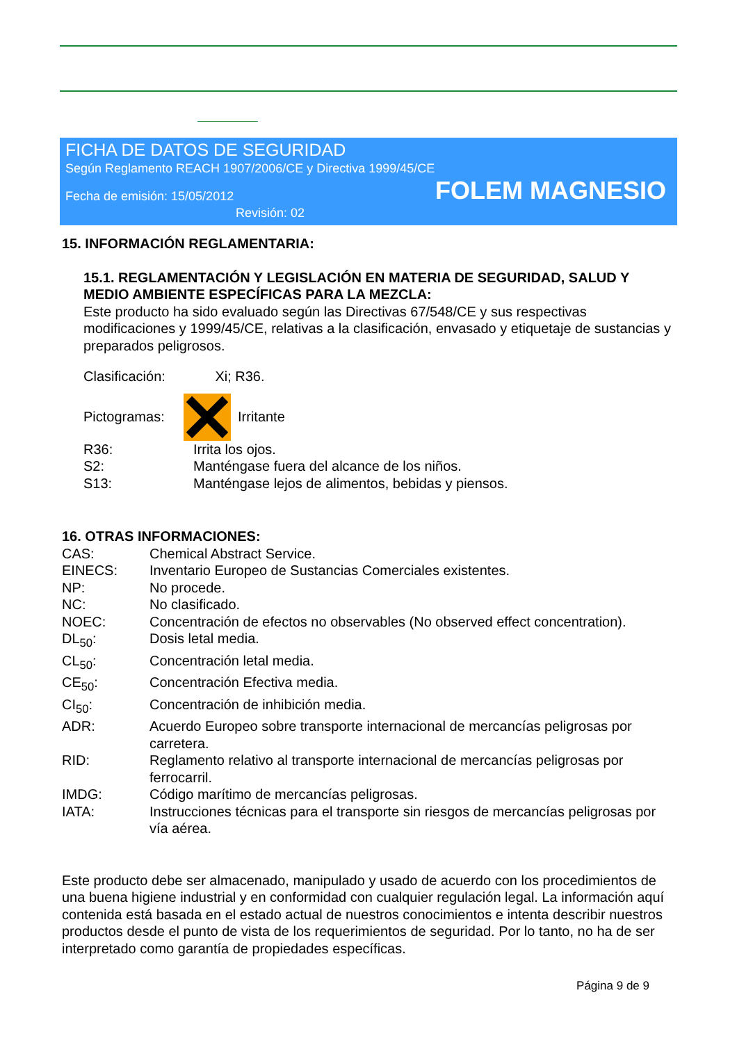FICHA DE DATOS DE SEGURIDAD
Según Reglamento REACH 1907/2006/CE y Directiva 1999/45/CE
Fecha de emisión: 15/05/2012
FOLEM MAGNESIO
Revisión: 02
15. INFORMACIÓN REGLAMENTARIA:
15.1. REGLAMENTACIÓN Y LEGISLACIÓN EN MATERIA DE SEGURIDAD, SALUD Y MEDIO AMBIENTE ESPECÍFICAS PARA LA MEZCLA:
Este producto ha sido evaluado según las Directivas 67/548/CE y sus respectivas modificaciones y 1999/45/CE, relativas a la clasificación, envasado y etiquetaje de sustancias y preparados peligrosos.
Clasificación: Xi; R36.
Pictogramas: Irritante
R36: Irrita los ojos.
S2: Manténgase fuera del alcance de los niños.
S13: Manténgase lejos de alimentos, bebidas y piensos.
16. OTRAS INFORMACIONES:
CAS: Chemical Abstract Service.
EINECS: Inventario Europeo de Sustancias Comerciales existentes.
NP: No procede.
NC: No clasificado.
NOEC: Concentración de efectos no observables (No observed effect concentration).
DL<sub>50</sub>: Dosis letal media.
CL<sub>50</sub>: Concentración letal media.
CE<sub>50</sub>: Concentración Efectiva media.
CI<sub>50</sub>: Concentración de inhibición media.
ADR: Acuerdo Europeo sobre transporte internacional de mercancías peligrosas por carretera.
RID: Reglamento relativo al transporte internacional de mercancías peligrosas por ferrocarril.
IMDG: Código marítimo de mercancías peligrosas.
IATA: Instrucciones técnicas para el transporte sin riesgos de mercancías peligrosas por vía aérea.
Este producto debe ser almacenado, manipulado y usado de acuerdo con los procedimientos de una buena higiene industrial y en conformidad con cualquier regulación legal. La información aquí contenida está basada en el estado actual de nuestros conocimientos e intenta describir nuestros productos desde el punto de vista de los requerimientos de seguridad. Por lo tanto, no ha de ser interpretado como garantía de propiedades específicas.
Página 9 de 9